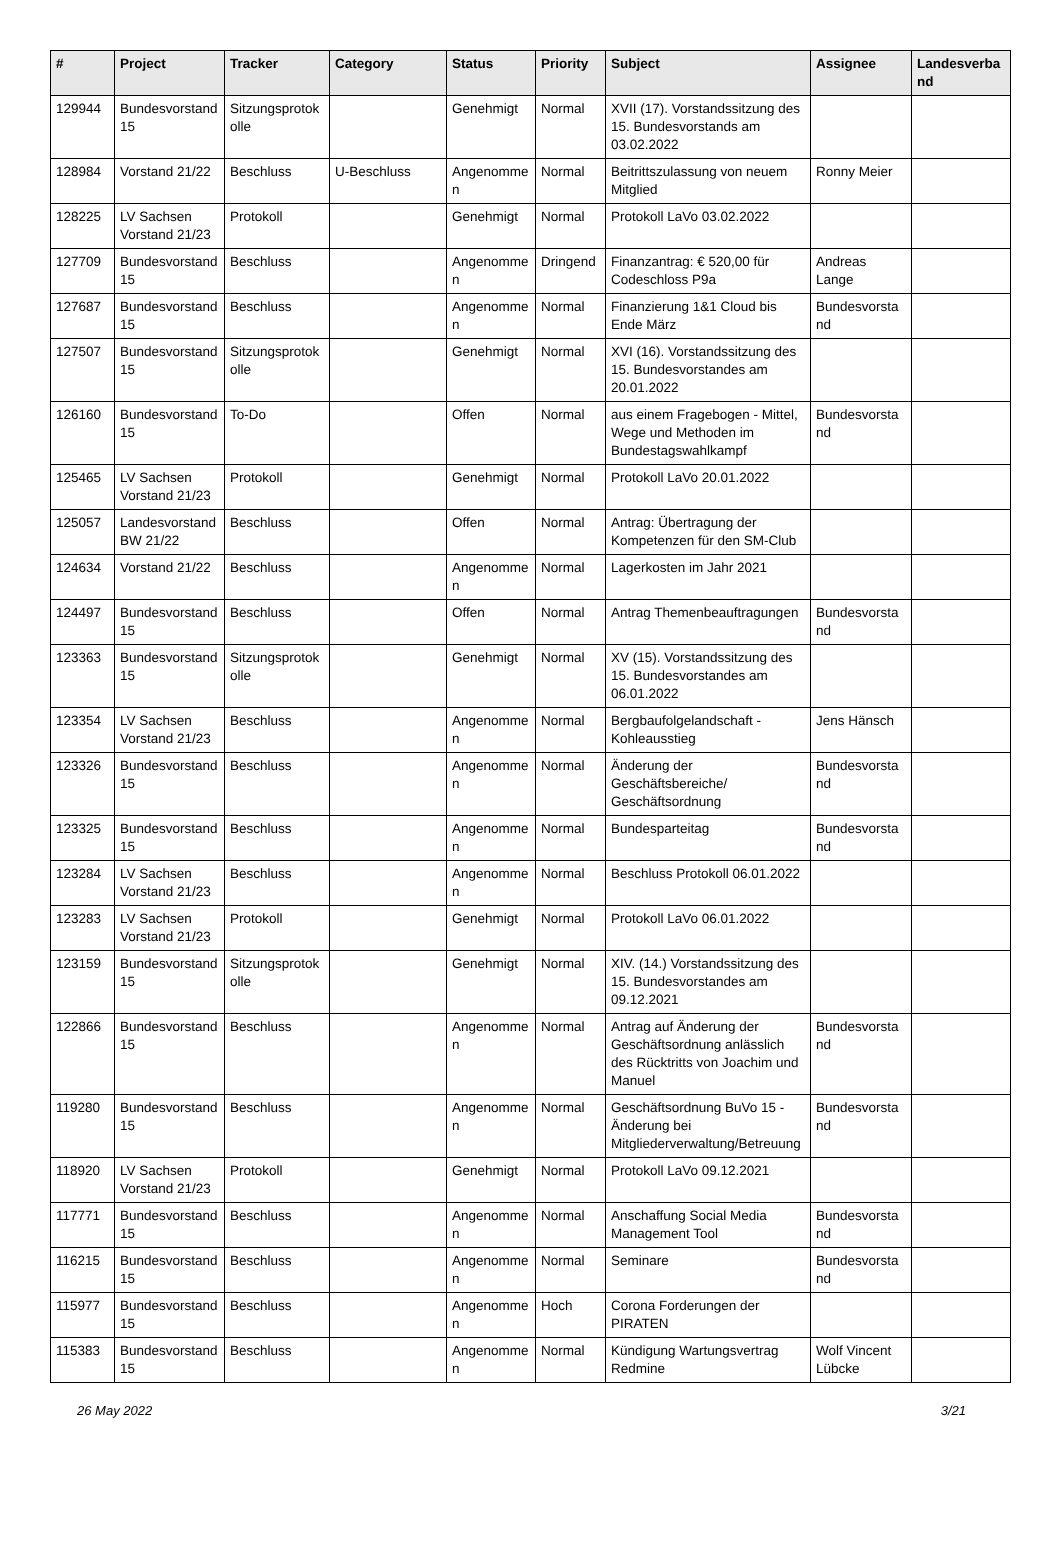| # | Project | Tracker | Category | Status | Priority | Subject | Assignee | Landesverband |
| --- | --- | --- | --- | --- | --- | --- | --- | --- |
| 129944 | Bundesvorstand 15 | Sitzungsprotokolle | | Genehmigt | Normal | XVII (17). Vorstandssitzung des 15. Bundesvorstands am 03.02.2022 | | |
| 128984 | Vorstand 21/22 | Beschluss | U-Beschluss | Angenommen | Normal | Beitrittszulassung von neuem Mitglied | Ronny Meier | |
| 128225 | LV Sachsen Vorstand 21/23 | Protokoll | | Genehmigt | Normal | Protokoll LaVo 03.02.2022 | | |
| 127709 | Bundesvorstand 15 | Beschluss | | Angenommen | Dringend | Finanzantrag: € 520,00 für Codeschloss P9a | Andreas Lange | |
| 127687 | Bundesvorstand 15 | Beschluss | | Angenommen | Normal | Finanzierung 1&1 Cloud bis Ende März | Bundesvorstand | |
| 127507 | Bundesvorstand 15 | Sitzungsprotokolle | | Genehmigt | Normal | XVI (16). Vorstandssitzung des 15. Bundesvorstandes am 20.01.2022 | | |
| 126160 | Bundesvorstand 15 | To-Do | | Offen | Normal | aus einem Fragebogen - Mittel, Wege und Methoden im Bundestagswahlkampf | Bundesvorstand | |
| 125465 | LV Sachsen Vorstand 21/23 | Protokoll | | Genehmigt | Normal | Protokoll LaVo 20.01.2022 | | |
| 125057 | Landesvorstand BW 21/22 | Beschluss | | Offen | Normal | Antrag: Übertragung der Kompetenzen für den SM-Club | | |
| 124634 | Vorstand 21/22 | Beschluss | | Angenommen | Normal | Lagerkosten im Jahr 2021 | | |
| 124497 | Bundesvorstand 15 | Beschluss | | Offen | Normal | Antrag Themenbeauftragungen | Bundesvorstand | |
| 123363 | Bundesvorstand 15 | Sitzungsprotokolle | | Genehmigt | Normal | XV (15). Vorstandssitzung des 15. Bundesvorstandes am 06.01.2022 | | |
| 123354 | LV Sachsen Vorstand 21/23 | Beschluss | | Angenommen | Normal | Bergbaufolgelandschaft - Kohleausstieg | Jens Hänsch | |
| 123326 | Bundesvorstand 15 | Beschluss | | Angenommen | Normal | Änderung der Geschäftsbereiche/ Geschäftsordnung | Bundesvorstand | |
| 123325 | Bundesvorstand 15 | Beschluss | | Angenommen | Normal | Bundesparteitag | Bundesvorstand | |
| 123284 | LV Sachsen Vorstand 21/23 | Beschluss | | Angenommen | Normal | Beschluss Protokoll 06.01.2022 | | |
| 123283 | LV Sachsen Vorstand 21/23 | Protokoll | | Genehmigt | Normal | Protokoll LaVo 06.01.2022 | | |
| 123159 | Bundesvorstand 15 | Sitzungsprotokolle | | Genehmigt | Normal | XIV. (14.) Vorstandssitzung des 15. Bundesvorstandes am 09.12.2021 | | |
| 122866 | Bundesvorstand 15 | Beschluss | | Angenommen | Normal | Antrag auf Änderung der Geschäftsordnung anlässlich des Rücktritts von Joachim und Manuel | Bundesvorstand | |
| 119280 | Bundesvorstand 15 | Beschluss | | Angenommen | Normal | Geschäftsordnung BuVo 15 - Änderung bei Mitgliederverwaltung/Betreuung | Bundesvorstand | |
| 118920 | LV Sachsen Vorstand 21/23 | Protokoll | | Genehmigt | Normal | Protokoll LaVo 09.12.2021 | | |
| 117771 | Bundesvorstand 15 | Beschluss | | Angenommen | Normal | Anschaffung Social Media Management Tool | Bundesvorstand | |
| 116215 | Bundesvorstand 15 | Beschluss | | Angenommen | Normal | Seminare | Bundesvorstand | |
| 115977 | Bundesvorstand 15 | Beschluss | | Angenommen | Hoch | Corona Forderungen der PIRATEN | | |
| 115383 | Bundesvorstand 15 | Beschluss | | Angenommen | Normal | Kündigung Wartungsvertrag Redmine | Wolf Vincent Lübcke | |
26 May 2022 3/21